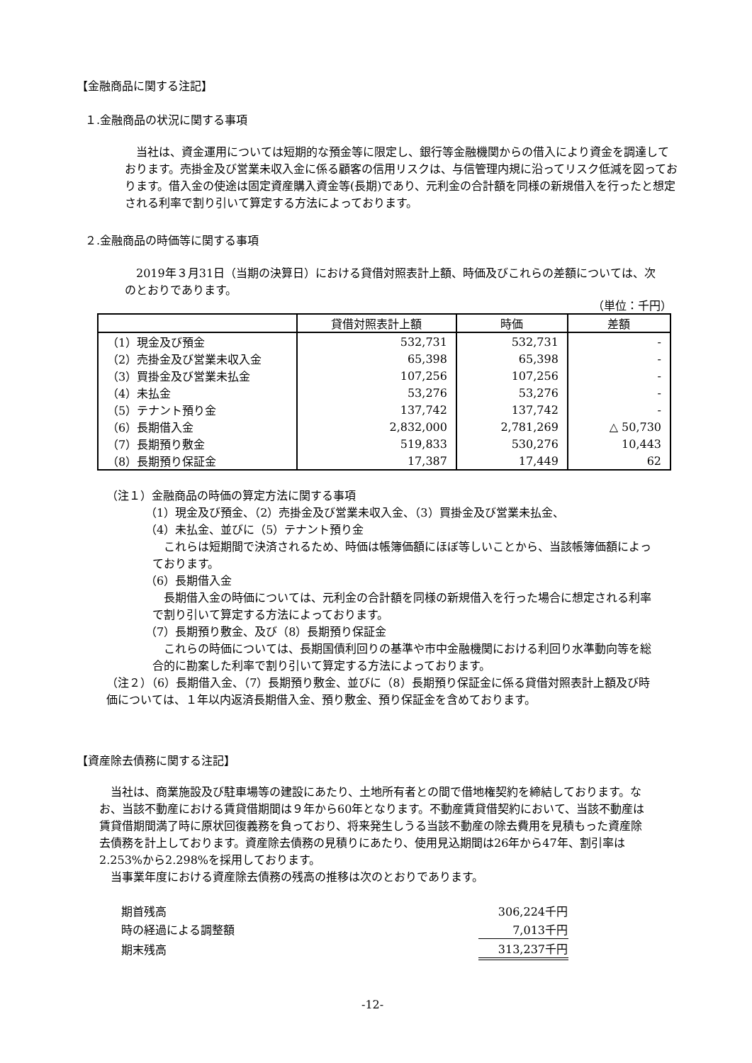【金融商品に関する注記】
１.金融商品の状況に関する事項
　当社は、資金運用については短期的な預金等に限定し、銀行等金融機関からの借入により資金を調達しております。売掛金及び営業未収入金に係る顧客の信用リスクは、与信管理内規に沿ってリスク低減を図っております。借入金の使途は固定資産購入資金等(長期)であり、元利金の合計額を同様の新規借入を行ったと想定される利率で割り引いて算定する方法によっております。
２.金融商品の時価等に関する事項
　2019年３月31日（当期の決算日）における貸借対照表計上額、時価及びこれらの差額については、次のとおりであります。
（単位：千円）
| | 貸借対照表計上額 | 時価 | 差額 |
| --- | --- | --- | --- |
| （1）現金及び預金 | 532,731 | 532,731 | - |
| （2）売掛金及び営業未収入金 | 65,398 | 65,398 | - |
| （3）買掛金及び営業未払金 | 107,256 | 107,256 | - |
| （4）未払金 | 53,276 | 53,276 | - |
| （5）テナント預り金 | 137,742 | 137,742 | - |
| （6）長期借入金 | 2,832,000 | 2,781,269 | △ 50,730 |
| （7）長期預り敷金 | 519,833 | 530,276 | 10,443 |
| （8）長期預り保証金 | 17,387 | 17,449 | 62 |
（注１）金融商品の時価の算定方法に関する事項
（1）現金及び預金、（2）売掛金及び営業未収入金、（3）買掛金及び営業未払金、
（4）未払金、並びに（5）テナント預り金
　これらは短期間で決済されるため、時価は帳簿価額にほぼ等しいことから、当該帳簿価額によっております。
（6）長期借入金
　長期借入金の時価については、元利金の合計額を同様の新規借入を行った場合に想定される利率で割り引いて算定する方法によっております。
（7）長期預り敷金、及び（8）長期預り保証金
　これらの時価については、長期国債利回りの基準や市中金融機関における利回り水準動向等を総合的に勘案した利率で割り引いて算定する方法によっております。
（注２）（6）長期借入金、（7）長期預り敷金、並びに（8）長期預り保証金に係る貸借対照表計上額及び時価については、１年以内返済長期借入金、預り敷金、預り保証金を含めております。
【資産除去債務に関する注記】
　当社は、商業施設及び駐車場等の建設にあたり、土地所有者との間で借地権契約を締結しております。なお、当該不動産における賃貸借期間は９年から60年となります。不動産賃貸借契約において、当該不動産は賃貸借期間満了時に原状回復義務を負っており、将来発生しうる当該不動産の除去費用を見積もった資産除去債務を計上しております。資産除去債務の見積りにあたり、使用見込期間は26年から47年、割引率は2.253%から2.298%を採用しております。
　当事業年度における資産除去債務の残高の推移は次のとおりであります。
| 期首残高 | 306,224千円 |
| 時の経過による調整額 | 7,013千円 |
| 期末残高 | 313,237千円 |
-12-